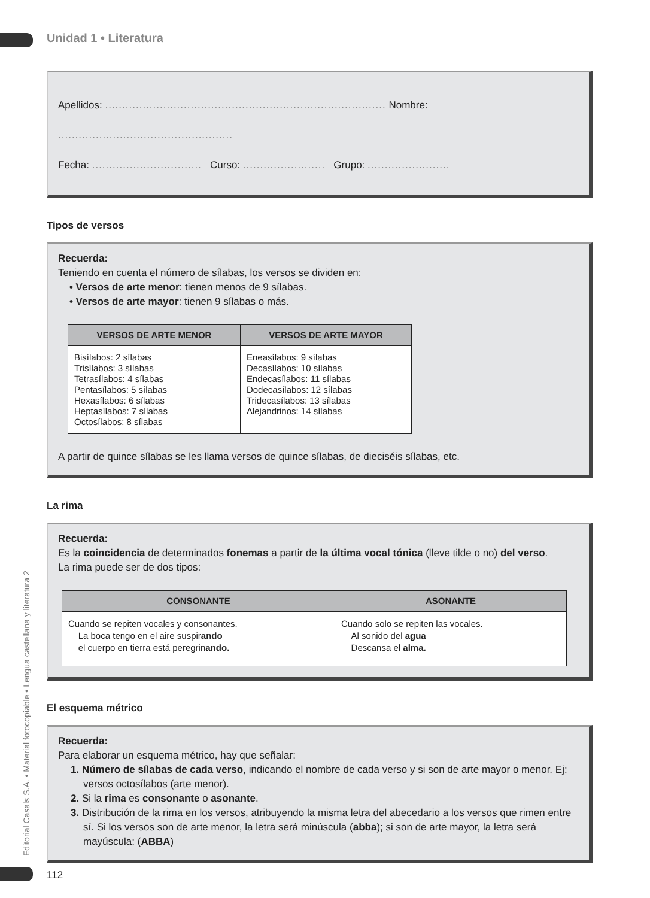Unidad 1 • Literatura
Apellidos: .................................................................................. Nombre: ...................................................
Fecha: ................................ Curso: ........................ Grupo: ........................
Tipos de versos
Recuerda:
Teniendo en cuenta el número de sílabas, los versos se dividen en:
• Versos de arte menor: tienen menos de 9 sílabas.
• Versos de arte mayor: tienen 9 sílabas o más.
| VERSOS DE ARTE MENOR | VERSOS DE ARTE MAYOR |
| --- | --- |
| Bisílabos: 2 sílabas Trisílabos: 3 sílabas Tetrasílabos: 4 sílabas Pentasílabos: 5 sílabas Hexasílabos: 6 sílabas Heptasílabos: 7 sílabas Octosílabos: 8 sílabas | Eneasílabos: 9 sílabas Decasílabos: 10 sílabas Endecasílabos: 11 sílabas Dodecasílabos: 12 sílabas Tridecasílabos: 13 sílabas Alejandrinos: 14 sílabas |
A partir de quince sílabas se les llama versos de quince sílabas, de dieciséis sílabas, etc.
La rima
Recuerda:
Es la coincidencia de determinados fonemas a partir de la última vocal tónica (lleve tilde o no) del verso.
La rima puede ser de dos tipos:
| CONSONANTE | ASONANTE |
| --- | --- |
| Cuando se repiten vocales y consonantes. La boca tengo en el aire suspir ando el cuerpo en tierra está peregrin ando. | Cuando solo se repiten las vocales. Al sonido del agua Descansa el alma. |
El esquema métrico
Recuerda:
Para elaborar un esquema métrico, hay que señalar:
1. Número de sílabas de cada verso, indicando el nombre de cada verso y si son de arte mayor o menor. Ej: versos octosílabos (arte menor).
2. Si la rima es consonante o asonante.
3. Distribución de la rima en los versos, atribuyendo la misma letra del abecedario a los versos que rimen entre sí. Si los versos son de arte menor, la letra será minúscula (abba); si son de arte mayor, la letra será mayúscula: (ABBA)
Editorial Casals S.A. • Material fotocopiable • Lengua castellana y literatura 2
112